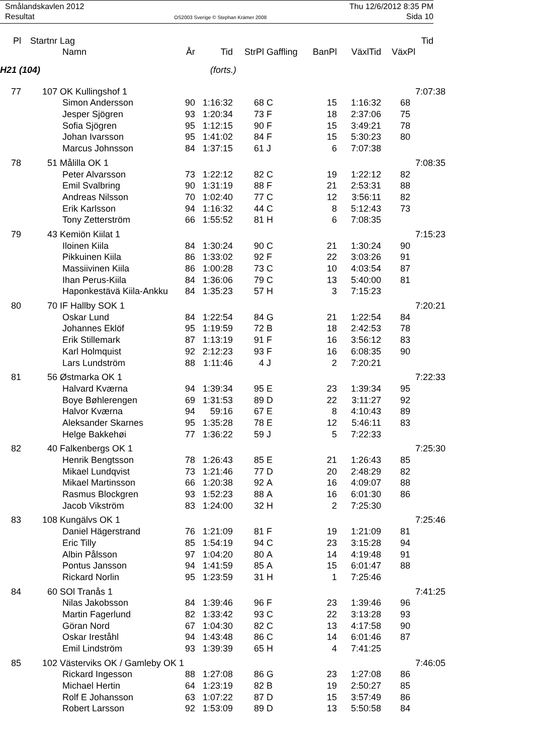Smålandskavlen 2012 Thu 12/6/2012 8:35 PM
Resultat OS2003 Sverige © Stephan Krämer 2008 Sida 10
| Pl | Startnr | Lag | | | | | | | | Tid |
| --- | --- | --- | --- | --- | --- | --- | --- | --- | --- | --- |
| | | Namn | År | Tid | StrPl | Gaffling | BanPl | VäxlTid | VäxPl | |
| H21 (104) | | | | (forts.) | | | | | | |
| 77 | 107 | OK Kullingshof 1 | | | | | | | | 7:07:38 |
| | | Simon Andersson | 90 | 1:16:32 | 68 | C | 15 | 1:16:32 | 68 | |
| | | Jesper Sjögren | 93 | 1:20:34 | 73 | F | 18 | 2:37:06 | 75 | |
| | | Sofia Sjögren | 95 | 1:12:15 | 90 | F | 15 | 3:49:21 | 78 | |
| | | Johan Ivarsson | 95 | 1:41:02 | 84 | F | 15 | 5:30:23 | 80 | |
| | | Marcus Johnsson | 84 | 1:37:15 | 61 | J | 6 | 7:07:38 | | |
| 78 | 51 | Målilla OK 1 | | | | | | | | 7:08:35 |
| | | Peter Alvarsson | 73 | 1:22:12 | 82 | C | 19 | 1:22:12 | 82 | |
| | | Emil Svalbring | 90 | 1:31:19 | 88 | F | 21 | 2:53:31 | 88 | |
| | | Andreas Nilsson | 70 | 1:02:40 | 77 | C | 12 | 3:56:11 | 82 | |
| | | Erik Karlsson | 94 | 1:16:32 | 44 | C | 8 | 5:12:43 | 73 | |
| | | Tony Zetterström | 66 | 1:55:52 | 81 | H | 6 | 7:08:35 | | |
| 79 | 43 | Kemiön Kiilat 1 | | | | | | | | 7:15:23 |
| | | Iloinen Kiila | 84 | 1:30:24 | 90 | C | 21 | 1:30:24 | 90 | |
| | | Pikkuinen Kiila | 86 | 1:33:02 | 92 | F | 22 | 3:03:26 | 91 | |
| | | Massiivinen Kiila | 86 | 1:00:28 | 73 | C | 10 | 4:03:54 | 87 | |
| | | Ihan Perus-Kiila | 84 | 1:36:06 | 79 | C | 13 | 5:40:00 | 81 | |
| | | Haponkestävä Kiila-Ankku | 84 | 1:35:23 | 57 | H | 3 | 7:15:23 | | |
| 80 | 70 | IF Hallby SOK 1 | | | | | | | | 7:20:21 |
| | | Oskar Lund | 84 | 1:22:54 | 84 | G | 21 | 1:22:54 | 84 | |
| | | Johannes Eklöf | 95 | 1:19:59 | 72 | B | 18 | 2:42:53 | 78 | |
| | | Erik Stillemark | 87 | 1:13:19 | 91 | F | 16 | 3:56:12 | 83 | |
| | | Karl Holmquist | 92 | 2:12:23 | 93 | F | 16 | 6:08:35 | 90 | |
| | | Lars Lundström | 88 | 1:11:46 | 4 | J | 2 | 7:20:21 | | |
| 81 | 56 | Østmarka OK 1 | | | | | | | | 7:22:33 |
| | | Halvard Kværna | 94 | 1:39:34 | 95 | E | 23 | 1:39:34 | 95 | |
| | | Boye Bøhlerengen | 69 | 1:31:53 | 89 | D | 22 | 3:11:27 | 92 | |
| | | Halvor Kværna | 94 | 59:16 | 67 | E | 8 | 4:10:43 | 89 | |
| | | Aleksander Skarnes | 95 | 1:35:28 | 78 | E | 12 | 5:46:11 | 83 | |
| | | Helge Bakkehøi | 77 | 1:36:22 | 59 | J | 5 | 7:22:33 | | |
| 82 | 40 | Falkenbergs OK 1 | | | | | | | | 7:25:30 |
| | | Henrik Bengtsson | 78 | 1:26:43 | 85 | E | 21 | 1:26:43 | 85 | |
| | | Mikael Lundqvist | 73 | 1:21:46 | 77 | D | 20 | 2:48:29 | 82 | |
| | | Mikael Martinsson | 66 | 1:20:38 | 92 | A | 16 | 4:09:07 | 88 | |
| | | Rasmus Blockgren | 93 | 1:52:23 | 88 | A | 16 | 6:01:30 | 86 | |
| | | Jacob Vikström | 83 | 1:24:00 | 32 | H | 2 | 7:25:30 | | |
| 83 | 108 | Kungälvs OK 1 | | | | | | | | 7:25:46 |
| | | Daniel Hägerstrand | 76 | 1:21:09 | 81 | F | 19 | 1:21:09 | 81 | |
| | | Eric Tilly | 85 | 1:54:19 | 94 | C | 23 | 3:15:28 | 94 | |
| | | Albin Pålsson | 97 | 1:04:20 | 80 | A | 14 | 4:19:48 | 91 | |
| | | Pontus Jansson | 94 | 1:41:59 | 85 | A | 15 | 6:01:47 | 88 | |
| | | Rickard Norlin | 95 | 1:23:59 | 31 | H | 1 | 7:25:46 | | |
| 84 | 60 | SOl Tranås 1 | | | | | | | | 7:41:25 |
| | | Nilas Jakobsson | 84 | 1:39:46 | 96 | F | 23 | 1:39:46 | 96 | |
| | | Martin Fagerlund | 82 | 1:33:42 | 93 | C | 22 | 3:13:28 | 93 | |
| | | Göran Nord | 67 | 1:04:30 | 82 | C | 13 | 4:17:58 | 90 | |
| | | Oskar Ireståhl | 94 | 1:43:48 | 86 | C | 14 | 6:01:46 | 87 | |
| | | Emil Lindström | 93 | 1:39:39 | 65 | H | 4 | 7:41:25 | | |
| 85 | 102 | Västerviks OK / Gamleby OK 1 | | | | | | | | 7:46:05 |
| | | Rickard Ingesson | 88 | 1:27:08 | 86 | G | 23 | 1:27:08 | 86 | |
| | | Michael Hertin | 64 | 1:23:19 | 82 | B | 19 | 2:50:27 | 85 | |
| | | Rolf E Johansson | 63 | 1:07:22 | 87 | D | 15 | 3:57:49 | 86 | |
| | | Robert Larsson | 92 | 1:53:09 | 89 | D | 13 | 5:50:58 | 84 | |